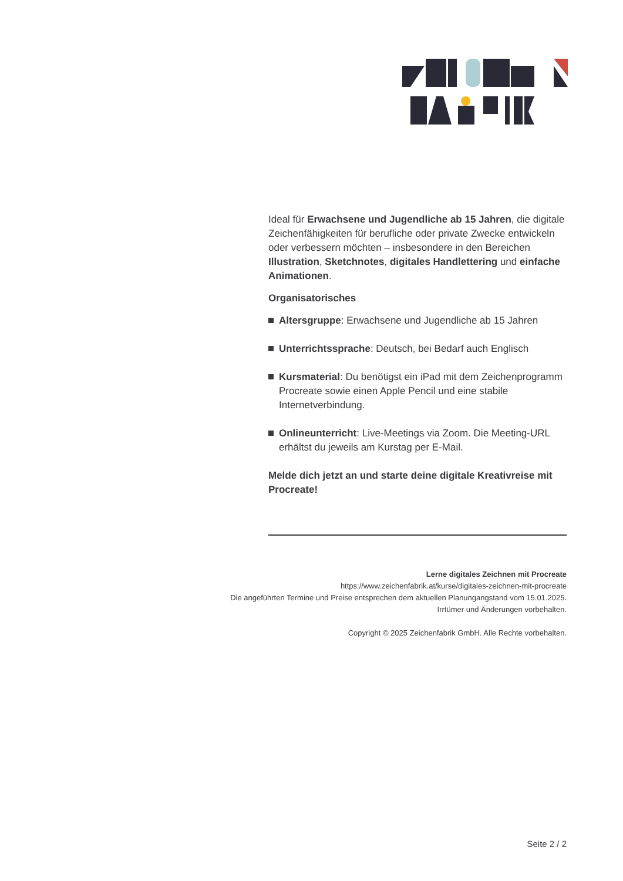Ideal für Erwachsene und Jugendliche ab 15 Jahren, die digitale Zeichenfähigkeiten für berufliche oder private Zwecke entwickeln oder verbessern möchten – insbesondere in den Bereichen Illustration, Sketchnotes, digitales Handlettering und einfache Animationen.
Organisatorisches
Altersgruppe: Erwachsene und Jugendliche ab 15 Jahren
Unterrichtssprache: Deutsch, bei Bedarf auch Englisch
Kursmaterial: Du benötigst ein iPad mit dem Zeichenprogramm Procreate sowie einen Apple Pencil und eine stabile Internetverbindung.
Onlineunterricht: Live-Meetings via Zoom. Die Meeting-URL erhältst du jeweils am Kurstag per E-Mail.
Melde dich jetzt an und starte deine digitale Kreativreise mit Procreate!
Lerne digitales Zeichnen mit Procreate
https://www.zeichenfabrik.at/kurse/digitales-zeichnen-mit-procreate
Die angeführten Termine und Preise entsprechen dem aktuellen Planungangstand vom 15.01.2025.
Irrtümer und Änderungen vorbehalten.
Copyright © 2025 Zeichenfabrik GmbH. Alle Rechte vorbehalten.
Seite 2 / 2